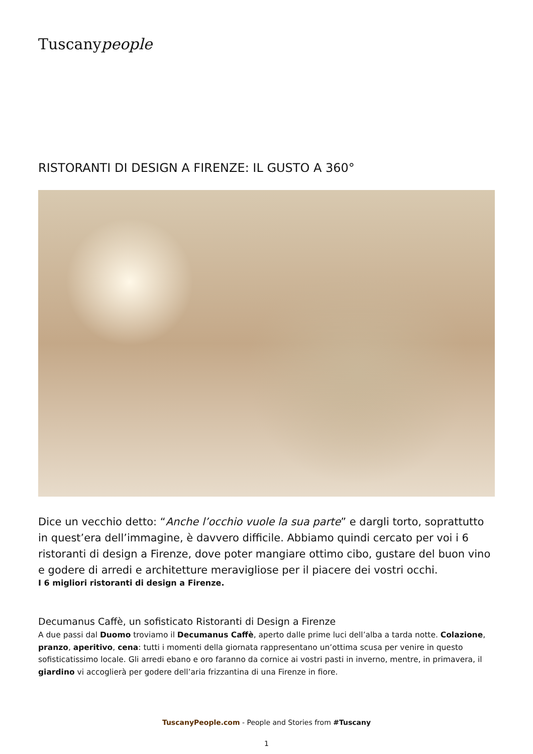Tuscanypeople
RISTORANTI DI DESIGN A FIRENZE: IL GUSTO A 360°
Dice un vecchio detto: “Anche l’occhio vuole la sua parte” e dargli torto, soprattutto in quest’era dell’immagine, è davvero difficile. Abbiamo quindi cercato per voi i 6 ristoranti di design a Firenze, dove poter mangiare ottimo cibo, gustare del buon vino e godere di arredi e architetture meravigliose per il piacere dei vostri occhi.
I 6 migliori ristoranti di design a Firenze.
Decumanus Caffè, un sofisticato Ristoranti di Design a Firenze
A due passi dal Duomo troviamo il Decumanus Caffè, aperto dalle prime luci dell’alba a tarda notte. Colazione, pranzo, aperitivo, cena: tutti i momenti della giornata rappresentano un’ottima scusa per venire in questo sofisticatissimo locale. Gli arredi ebano e oro faranno da cornice ai vostri pasti in inverno, mentre, in primavera, il giardino vi accoglierà per godere dell’aria frizzantina di una Firenze in fiore.
TuscanyPeople.com - People and Stories from #Tuscany
1